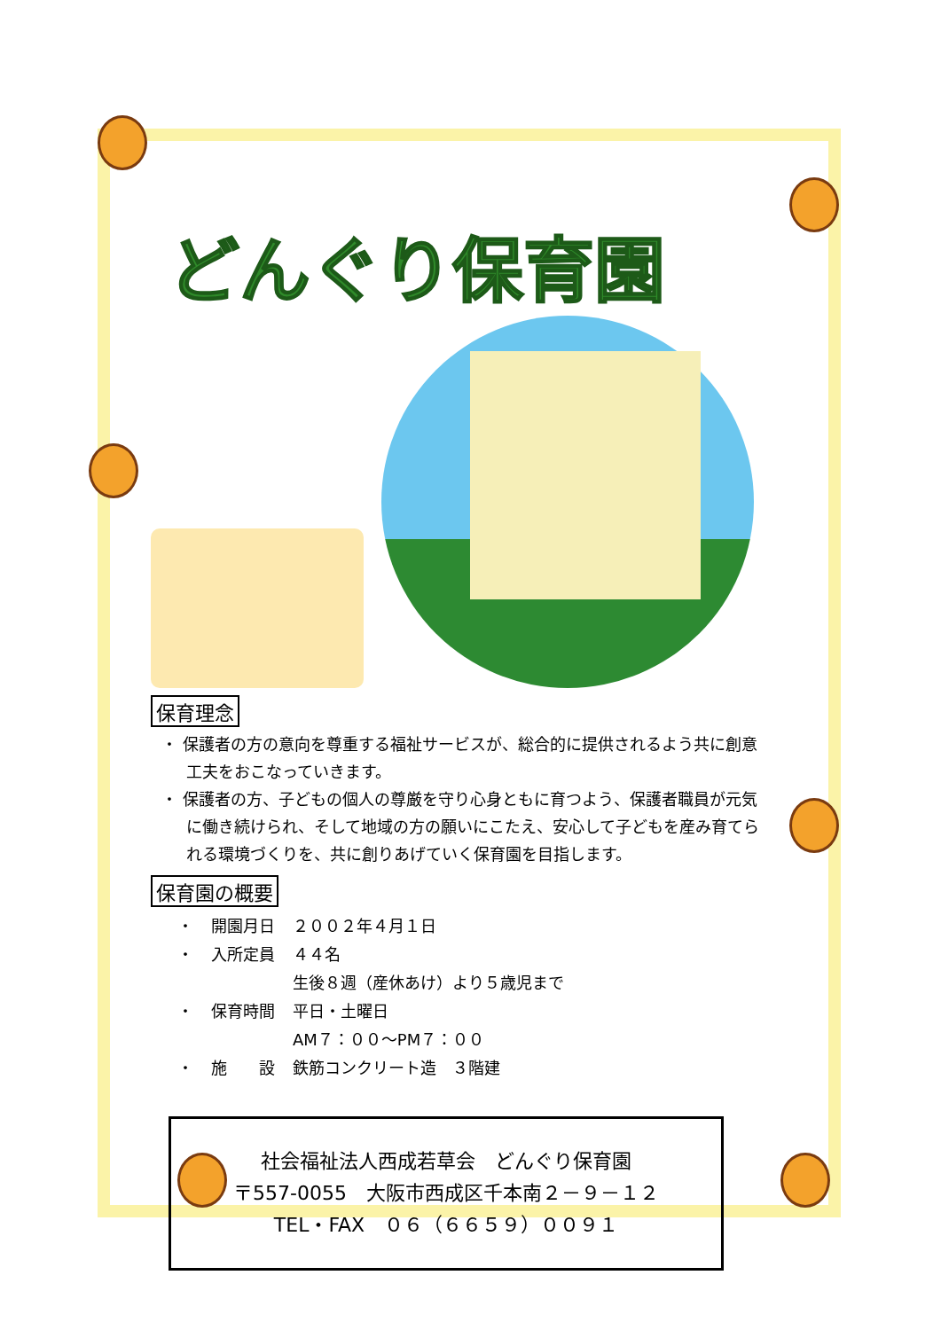どんぐり保育園
保育理念
・ 保護者の方の意向を尊重する福祉サービスが、総合的に提供されるよう共に創意工夫をおこなっていきます。
・ 保護者の方、子どもの個人の尊厳を守り心身ともに育つよう、保護者職員が元気に働き続けられ、そして地域の方の願いにこたえ、安心して子どもを産み育てられる環境づくりを、共に創りあげていく保育園を目指します。
保育園の概要
| ・ | 開園月日 | ２００２年４月１日 |
| ・ | 入所定員 | ４４名 |
| | | 生後８週（産休あけ）より５歳児まで |
| ・ | 保育時間 | 平日・土曜日 |
| | | AM７：００～PM７：００ |
| ・ | 施 設 | 鉄筋コンクリート造 ３階建 |
社会福祉法人西成若草会　どんぐり保育園
〒557-0055　大阪市西成区千本南２－９－１２
TEL・FAX　０６（６６５９）００９１